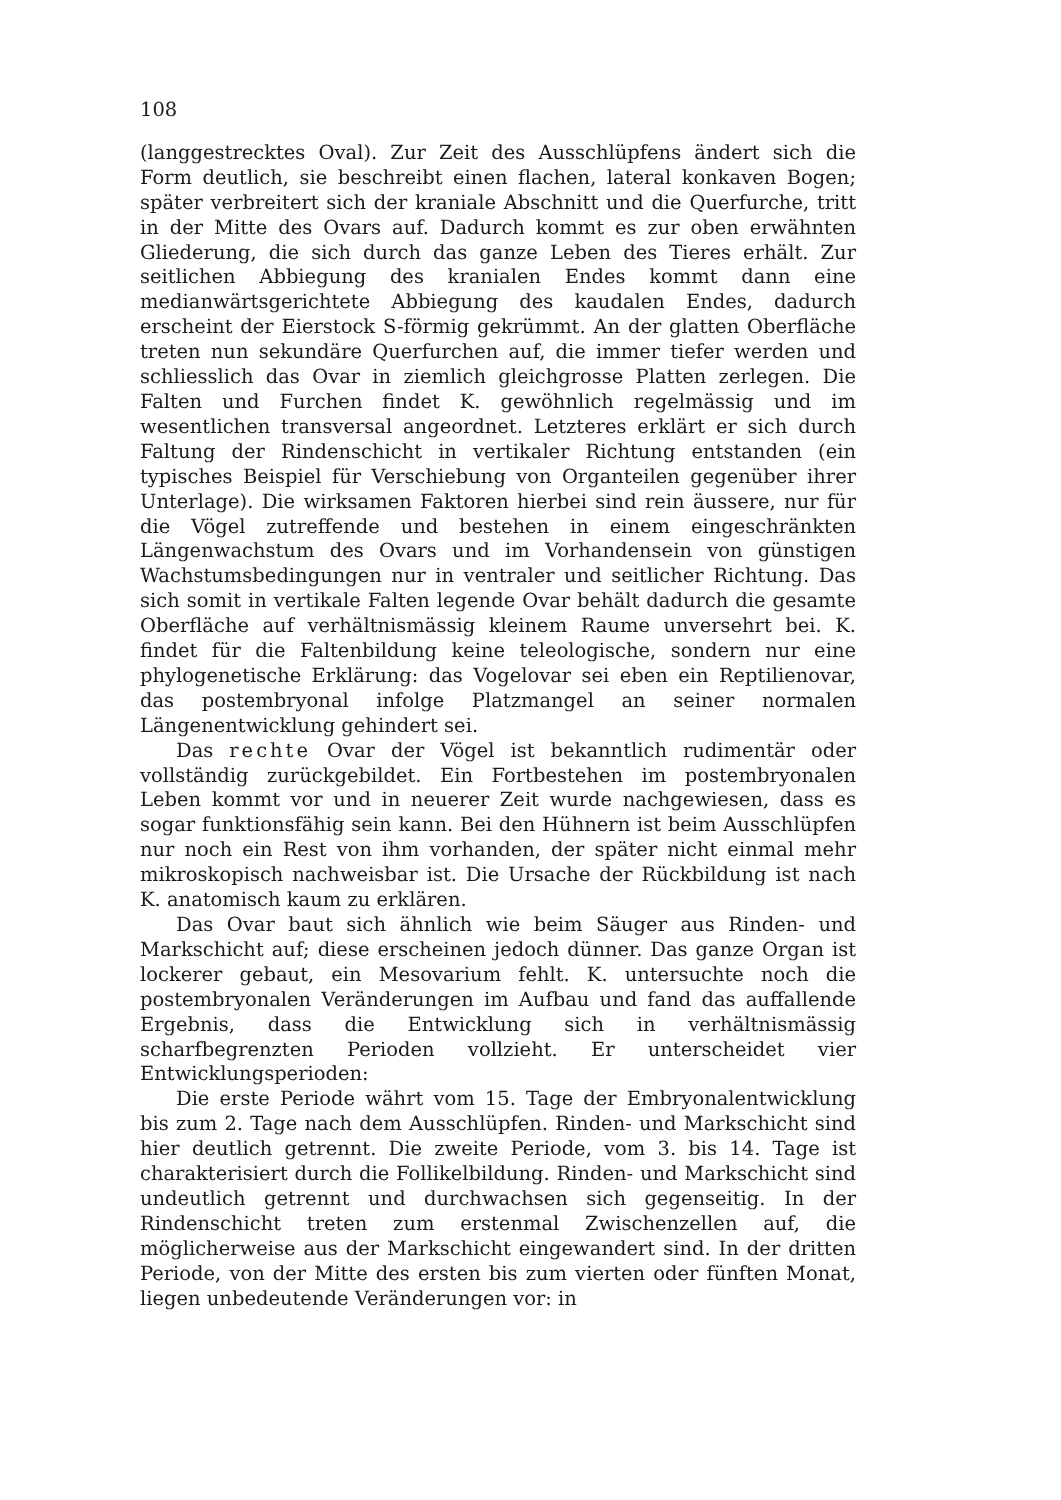108
(langgestrecktes Oval). Zur Zeit des Ausschlüpfens ändert sich die Form deutlich, sie beschreibt einen flachen, lateral konkaven Bogen; später verbreitert sich der kraniale Abschnitt und die Querfurche, tritt in der Mitte des Ovars auf. Dadurch kommt es zur oben erwähnten Gliederung, die sich durch das ganze Leben des Tieres erhält. Zur seitlichen Abbiegung des kranialen Endes kommt dann eine medianwärtsgerichtete Abbiegung des kaudalen Endes, dadurch erscheint der Eierstock S-förmig gekrümmt. An der glatten Oberfläche treten nun sekundäre Querfurchen auf, die immer tiefer werden und schliesslich das Ovar in ziemlich gleichgrosse Platten zerlegen. Die Falten und Furchen findet K. gewöhnlich regelmässig und im wesentlichen transversal angeordnet. Letzteres erklärt er sich durch Faltung der Rindenschicht in vertikaler Richtung entstanden (ein typisches Beispiel für Verschiebung von Organteilen gegenüber ihrer Unterlage). Die wirksamen Faktoren hierbei sind rein äussere, nur für die Vögel zutreffende und bestehen in einem eingeschränkten Längenwachstum des Ovars und im Vorhandensein von günstigen Wachstumsbedingungen nur in ventraler und seitlicher Richtung. Das sich somit in vertikale Falten legende Ovar behält dadurch die gesamte Oberfläche auf verhältnismässig kleinem Raume unversehrt bei. K. findet für die Faltenbildung keine teleologische, sondern nur eine phylogenetische Erklärung: das Vogelovar sei eben ein Reptilienovar, das postembryonal infolge Platzmangel an seiner normalen Längenentwicklung gehindert sei.
Das rechte Ovar der Vögel ist bekanntlich rudimentär oder vollständig zurückgebildet. Ein Fortbestehen im postembryonalen Leben kommt vor und in neuerer Zeit wurde nachgewiesen, dass es sogar funktionsfähig sein kann. Bei den Hühnern ist beim Ausschlüpfen nur noch ein Rest von ihm vorhanden, der später nicht einmal mehr mikroskopisch nachweisbar ist. Die Ursache der Rückbildung ist nach K. anatomisch kaum zu erklären.
Das Ovar baut sich ähnlich wie beim Säuger aus Rinden- und Markschicht auf; diese erscheinen jedoch dünner. Das ganze Organ ist lockerer gebaut, ein Mesovarium fehlt. K. untersuchte noch die postembryonalen Veränderungen im Aufbau und fand das auffallende Ergebnis, dass die Entwicklung sich in verhältnismässig scharfbegrenzten Perioden vollzieht. Er unterscheidet vier Entwicklungsperioden:
Die erste Periode währt vom 15. Tage der Embryonalentwicklung bis zum 2. Tage nach dem Ausschlüpfen. Rinden- und Markschicht sind hier deutlich getrennt. Die zweite Periode, vom 3. bis 14. Tage ist charakterisiert durch die Follikelbildung. Rinden- und Markschicht sind undeutlich getrennt und durchwachsen sich gegenseitig. In der Rindenschicht treten zum erstenmal Zwischenzellen auf, die möglicherweise aus der Markschicht eingewandert sind. In der dritten Periode, von der Mitte des ersten bis zum vierten oder fünften Monat, liegen unbedeutende Veränderungen vor: in